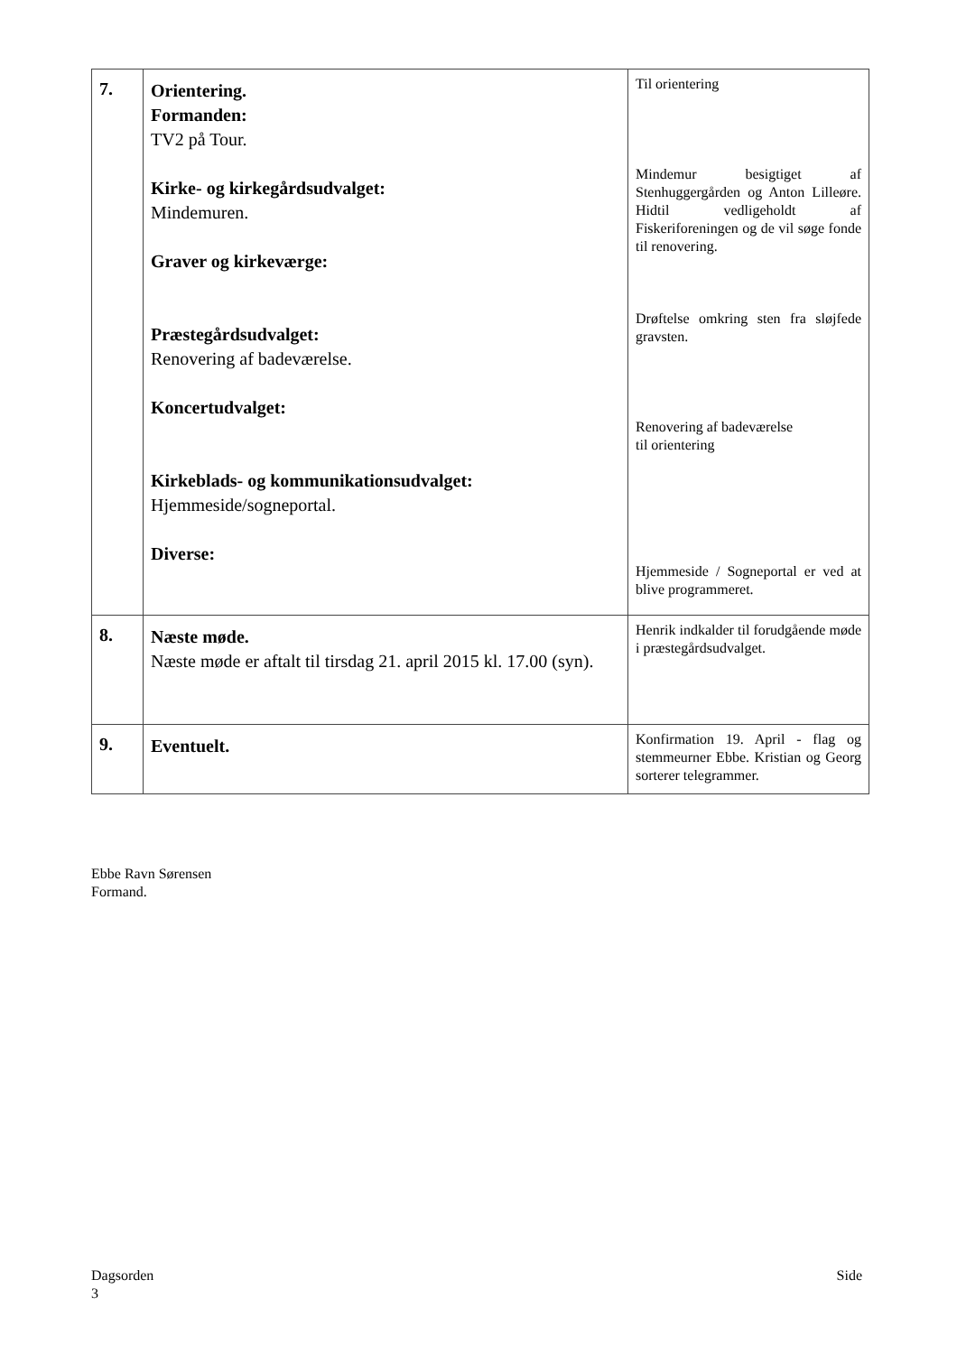| 7. | Orientering. Formanden: TV2 på Tour. Kirke- og kirkegårdsudvalget: Mindemuren. Graver og kirkeværge: Præstegårdsudvalget: Renovering af badeværelse. Koncertudvalget: Kirkeblads- og kommunikationsudvalget: Hjemmeside/sogneportal. Diverse: | Til orientering Mindemur besigtiget af Stenhuggergården og Anton Lilleøre. Hidtil vedligeholdt af Fiskeriforeningen og de vil søge fonde til renovering. Drøftelse omkring sten fra sløjfede gravsten. Renovering af badeværelse til orientering Hjemmeside / Sogneportal er ved at blive programmeret. |
| 8. | Næste møde. Næste møde er aftalt til tirsdag 21. april 2015 kl. 17.00 (syn). | Henrik indkalder til forudgående møde i præstegårdsudvalget. |
| 9. | Eventuelt. | Konfirmation 19. April - flag og stemmeurner Ebbe. Kristian og Georg sorterer telegrammer. |
Ebbe Ravn Sørensen
Formand.
Dagsorden Side
3